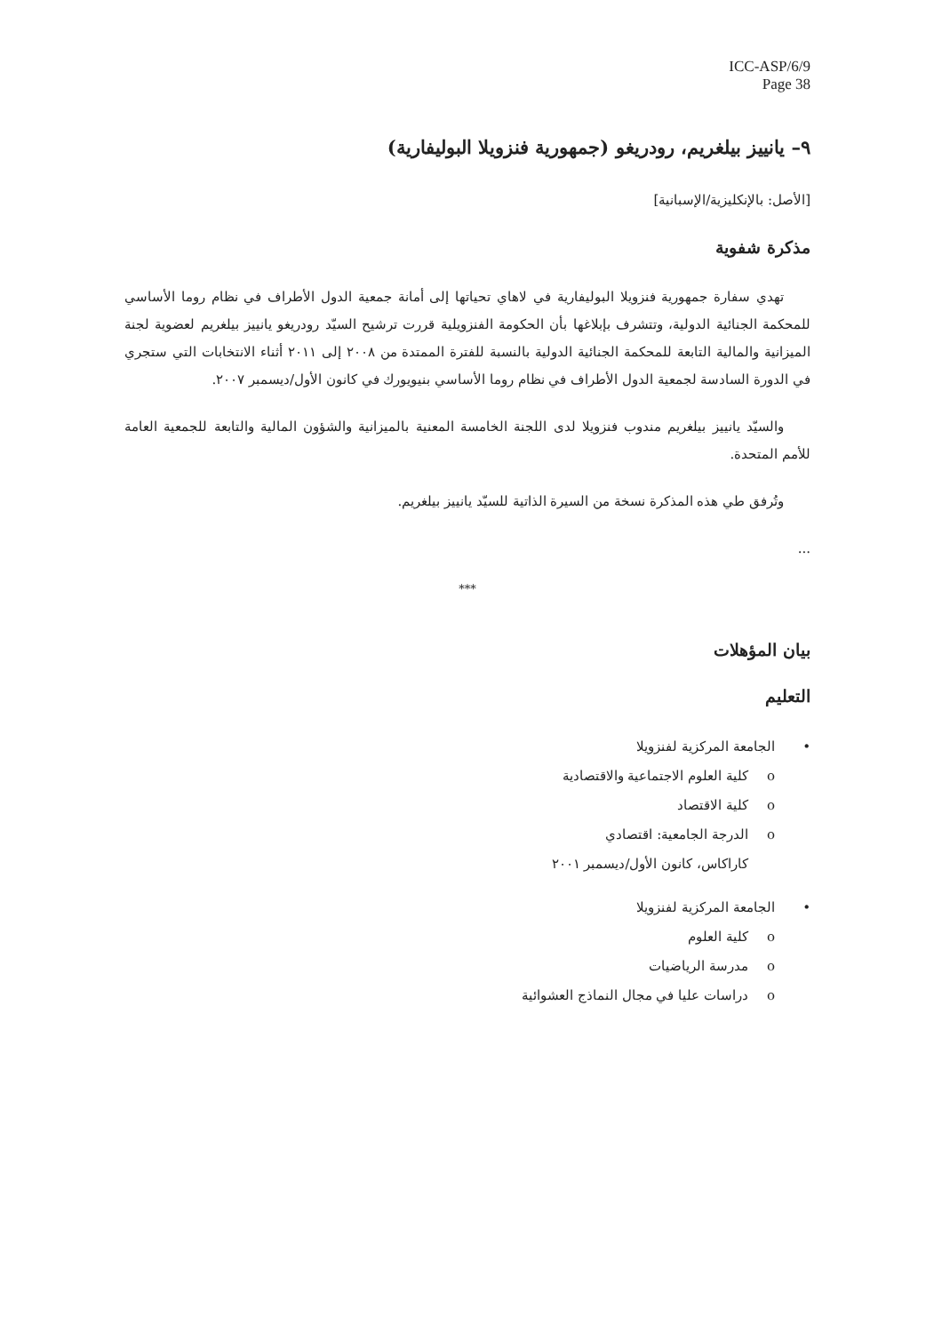ICC-ASP/6/9
Page 38
٩– يانييز بيلغريم، رودريغو (جمهورية فنزويلا البوليفارية)
[الأصل: بالإنكليزية/الإسبانية]
مذكرة شفوية
تهدي سفارة جمهورية فنزويلا البوليفارية في لاهاي تحياتها إلى أمانة جمعية الدول الأطراف في نظام روما الأساسي للمحكمة الجنائية الدولية، وتتشرف بإبلاغها بأن الحكومة الفنزويلية قررت ترشيح السيّد رودريغو يانييز بيلغريم لعضوية لجنة الميزانية والمالية التابعة للمحكمة الجنائية الدولية بالنسبة للفترة الممتدة من ٢٠٠٨ إلى ٢٠١١ أثناء الانتخابات التي ستجري في الدورة السادسة لجمعية الدول الأطراف في نظام روما الأساسي بنيويورك في كانون الأول/ديسمبر ٢٠٠٧.
والسيّد يانييز بيلغريم مندوب فنزويلا لدى اللجنة الخامسة المعنية بالميزانية والشؤون المالية والتابعة للجمعية العامة للأمم المتحدة.
وتُرفق طي هذه المذكرة نسخة من السيرة الذاتية للسيّد يانييز بيلغريم.
...
***
بيان المؤهلات
التعليم
• الجامعة المركزية لفنزويلا
o كلية العلوم الاجتماعية والاقتصادية
o كلية الاقتصاد
o الدرجة الجامعية: اقتصادي
كاراكاس، كانون الأول/ديسمبر ٢٠٠١
• الجامعة المركزية لفنزويلا
o كلية العلوم
o مدرسة الرياضيات
o دراسات عليا في مجال النماذج العشوائية